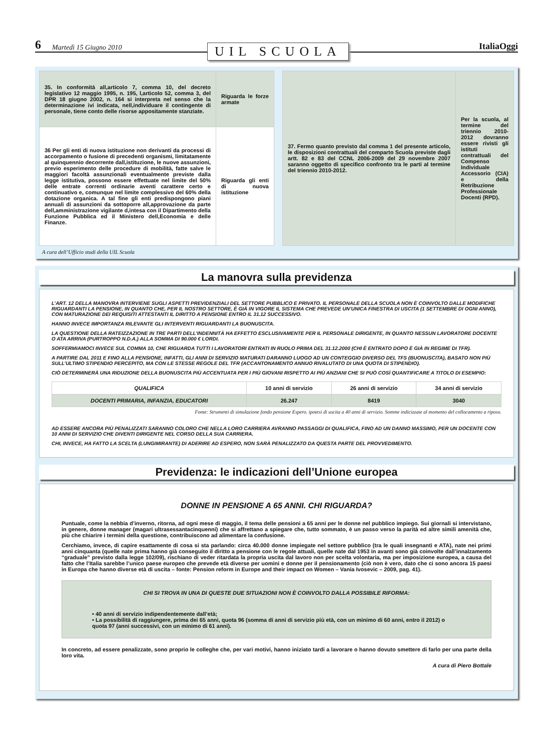6 Martedì 15 Giugno 2010 UIL SCUOLA ItaliaOggi
| 35. In conformità all,articolo 7, comma 10, del decreto legislativo 12 maggio 1995, n. 195, l,articolo 52, comma 3, del DPR 18 giugno 2002, n. 164 si interpreta nel senso che la determinazione ivi indicata, nell,individuare il contingente di personale, tiene conto delle risorse appositamente stanziate. | Riguarda le forze armate |
| 36 Per gli enti di nuova istituzione non derivanti da processi di accorpamento o fusione di precedenti organismi, limitatamente al quinquennio decorrente dall,istituzione, le nuove assunzioni, previo esperimento delle procedure di mobilità, fatte salve le maggiori facoltà assunzionali eventualmente previste dalla legge istitutiva, possono essere effettuate nel limite del 50% delle entrate correnti ordinarie aventi carattere certo e continuativo e, comunque nel limite complessivo del 60% della dotazione organica. A tal fine gli enti predispongono piani annuali di assunzioni da sottoporre all,approvazione da parte dell,amministrazione vigilante d,intesa con il Dipartimento della Funzione Pubblica ed il Ministero dell,Economia e delle Finanze. | Riguarda gli enti di nuova istituzione |
| 37. Fermo quanto previsto dal comma 1 del presente articolo, le disposizioni contrattuali del comparto Scuola previste dagli artt. 82 e 83 del CCNL 2006-2009 del 29 novembre 2007 saranno oggetto di specifico confronto tra le parti al termine del triennio 2010-2012. | Per la scuola, al termine del triennio 2010-2012 dovranno essere rivisti gli istituti contrattuali del Compenso Individuale Accessorio (CIA) e della Retribuzione Professionale Docenti (RPD). |
A cura dell’Ufficio studi della UIL Scuola
La manovra sulla previdenza
L’ART. 12 DELLA MANOVRA INTERVIENE SUGLI ASPETTI PREVIDENZIALI DEL SETTORE PUBBLICO E PRIVATO. IL PERSONALE DELLA SCUOLA NON È COINVOLTO DALLE MODIFICHE RIGUARDANTI LA PENSIONE, IN QUANTO CHE, PER IL NOSTRO SETTORE, È GIÀ IN VIGORE IL SISTEMA CHE PREVEDE UN’UNICA FINESTRA DI USCITA (1 SETTEMBRE DI OGNI ANNO), CON MATURAZIONE DEI REQUISITI ATTESTANTI IL DIRITTO A PENSIONE ENTRO IL 31.12 SUCCESSIVO.
HANNO INVECE IMPORTANZA RILEVANTE GLI INTERVENTI RIGUARDANTI LA BUONUSCITA.
LA QUESTIONE DELLA RATEIZZAZIONE IN TRE PARTI DELL’INDENNITÀ HA EFFETTO ESCLUSIVAMENTE PER IL PERSONALE DIRIGENTE, IN QUANTO NESSUN LAVORATORE DOCENTE O ATA ARRIVA (PURTROPPO N.D.A.) ALLA SOMMA DI 90.000 € LORDI.
SOFFERMIAMOCI INVECE SUL COMMA 10, CHE RIGUARDA TUTTI I LAVORATORI ENTRATI IN RUOLO PRIMA DEL 31.12.2000 (CHI È ENTRATO DOPO È GIÀ IN REGIME DI TFR).
A PARTIRE DAL 2011 E FINO ALLA PENSIONE, INFATTI, GLI ANNI DI SERVIZIO MATURATI DARANNO LUOGO AD UN CONTEGGIO DIVERSO DEL TFS (BUONUSCITA), BASATO NON PIÙ SULL’ULTIMO STIPENDIO PERCEPITO, MA CON LE STESSE REGOLE DEL TFR (ACCANTONAMENTO ANNUO RIVALUTATO DI UNA QUOTA DI STIPENDIO).
CIÒ DETERMINERÀ UNA RIDUZIONE DELLA BUONUSCITA PIÙ ACCENTUATA PER I PIÙ GIOVANI RISPETTO AI PIÙ ANZIANI CHE SI PUÒ COSÌ QUANTIFICARE A TITOLO DI ESEMPIO:
| QUALIFICA | 10 anni di servizio | 26 anni di servizio | 34 anni di servizio |
| --- | --- | --- | --- |
| DOCENTI PRIMARIA, INFANZIA, EDUCATORI | 26.247 | 8419 | 3040 |
Fonte: Strumenti di simulazione fondo pensione Espero. ipotesi di uscita a 40 anni di servizio. Somme indicizzate al momento del collocamento a riposo.
AD ESSERE ANCORA PIÙ PENALIZZATI SARANNO COLORO CHE NELLA LORO CARRIERA AVRANNO PASSAGGI DI QUALIFICA, FINO AD UN DANNO MASSIMO, PER UN DOCENTE CON 10 ANNI DI SERVIZIO CHE DIVENTI DIRIGENTE NEL CORSO DELLA SUA CARRIERA.
CHI, INVECE, HA FATTO LA SCELTA (LUNGIMIRANTE) DI ADERIRE AD ESPERO, NON SARÀ PENALIZZATO DA QUESTA PARTE DEL PROVVEDIMENTO.
Previdenza: le indicazioni dell’Unione europea
DONNE IN PENSIONE A 65 ANNI. CHI RIGUARDA?
Puntuale, come la nebbia d’inverno, ritorna, ad ogni mese di maggio, il tema delle pensioni a 65 anni per le donne nel pubblico impiego. Sui giornali si intervistano, in genere, donne manager (magari ultrasessantacinquenni) che si affrettano a spiegare che, tutto sommato, è un passo verso la parità ed altre simili amenità che, più che chiarire i termini della questione, contribuiscono ad alimentare la confusione.
Cerchiamo, invece, di capire esattamente di cosa si sta parlando: circa 40.000 donne impiegate nel settore pubblico (tra le quali insegnanti e ATA), nate nei primi anni cinquanta (quelle nate prima hanno già conseguito il diritto a pensione con le regole attuali, quelle nate dal 1953 in avanti sono già coinvolte dall’innalzamento “graduale” previsto dalla legge 102/09), rischiano di veder ritardata la propria uscita dal lavoro non per scelta volontaria, ma per imposizione europea, a causa del fatto che l’Italia sarebbe l’unico paese europeo che prevede età diverse per uomini e donne per il pensionamento (ciò non è vero, dato che ci sono ancora 15 paesi in Europa che hanno diverse età di uscita – fonte: Pension reform in Europe and their impact on Women – Vania Ivosevic – 2009, pag. 41).
CHI SI TROVA IN UNA DI QUESTE DUE SITUAZIONI NON È COINVOLTO DALLA POSSIBILE RIFORMA:
• 40 anni di servizio indipendentemente dall’età;
• La possibilità di raggiungere, prima dei 65 anni, quota 96 (somma di anni di servizio più età, con un minimo di 60 anni, entro il 2012) o quota 97 (anni successivi, con un minimo di 61 anni).
In concreto, ad essere penalizzate, sono proprio le colleghe che, per vari motivi, hanno iniziato tardi a lavorare o hanno dovuto smettere di farlo per una parte della loro vita.
A cura di Piero Bottale